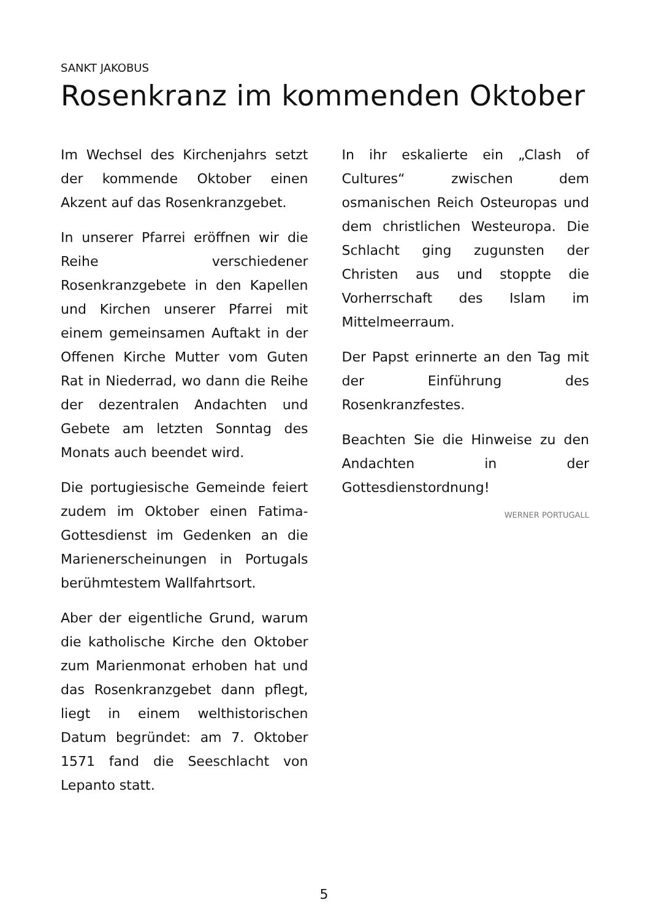SANKT JAKOBUS
Rosenkranz im kommenden Oktober
Im Wechsel des Kirchenjahrs setzt der kommende Oktober einen Akzent auf das Rosenkranzgebet.
In unserer Pfarrei eröffnen wir die Reihe verschiedener Rosenkranzgebete in den Kapellen und Kirchen unserer Pfarrei mit einem gemeinsamen Auftakt in der Offenen Kirche Mutter vom Guten Rat in Niederrad, wo dann die Reihe der dezentralen Andachten und Gebete am letzten Sonntag des Monats auch beendet wird.
Die portugiesische Gemeinde feiert zudem im Oktober einen Fatima-Gottesdienst im Gedenken an die Marienerscheinungen in Portugals berühmtestem Wallfahrtsort.
Aber der eigentliche Grund, warum die katholische Kirche den Oktober zum Marienmonat erhoben hat und das Rosenkranzgebet dann pflegt, liegt in einem welthistorischen Datum begründet: am 7. Oktober 1571 fand die Seeschlacht von Lepanto statt.
In ihr eskalierte ein „Clash of Cultures“ zwischen dem osmanischen Reich Osteuropas und dem christlichen Westeuropa. Die Schlacht ging zugunsten der Christen aus und stoppte die Vorherrschaft des Islam im Mittelmeerraum.
Der Papst erinnerte an den Tag mit der Einführung des Rosenkranzfestes.
Beachten Sie die Hinweise zu den Andachten in der Gottesdienstordnung!
WERNER PORTUGALL
5